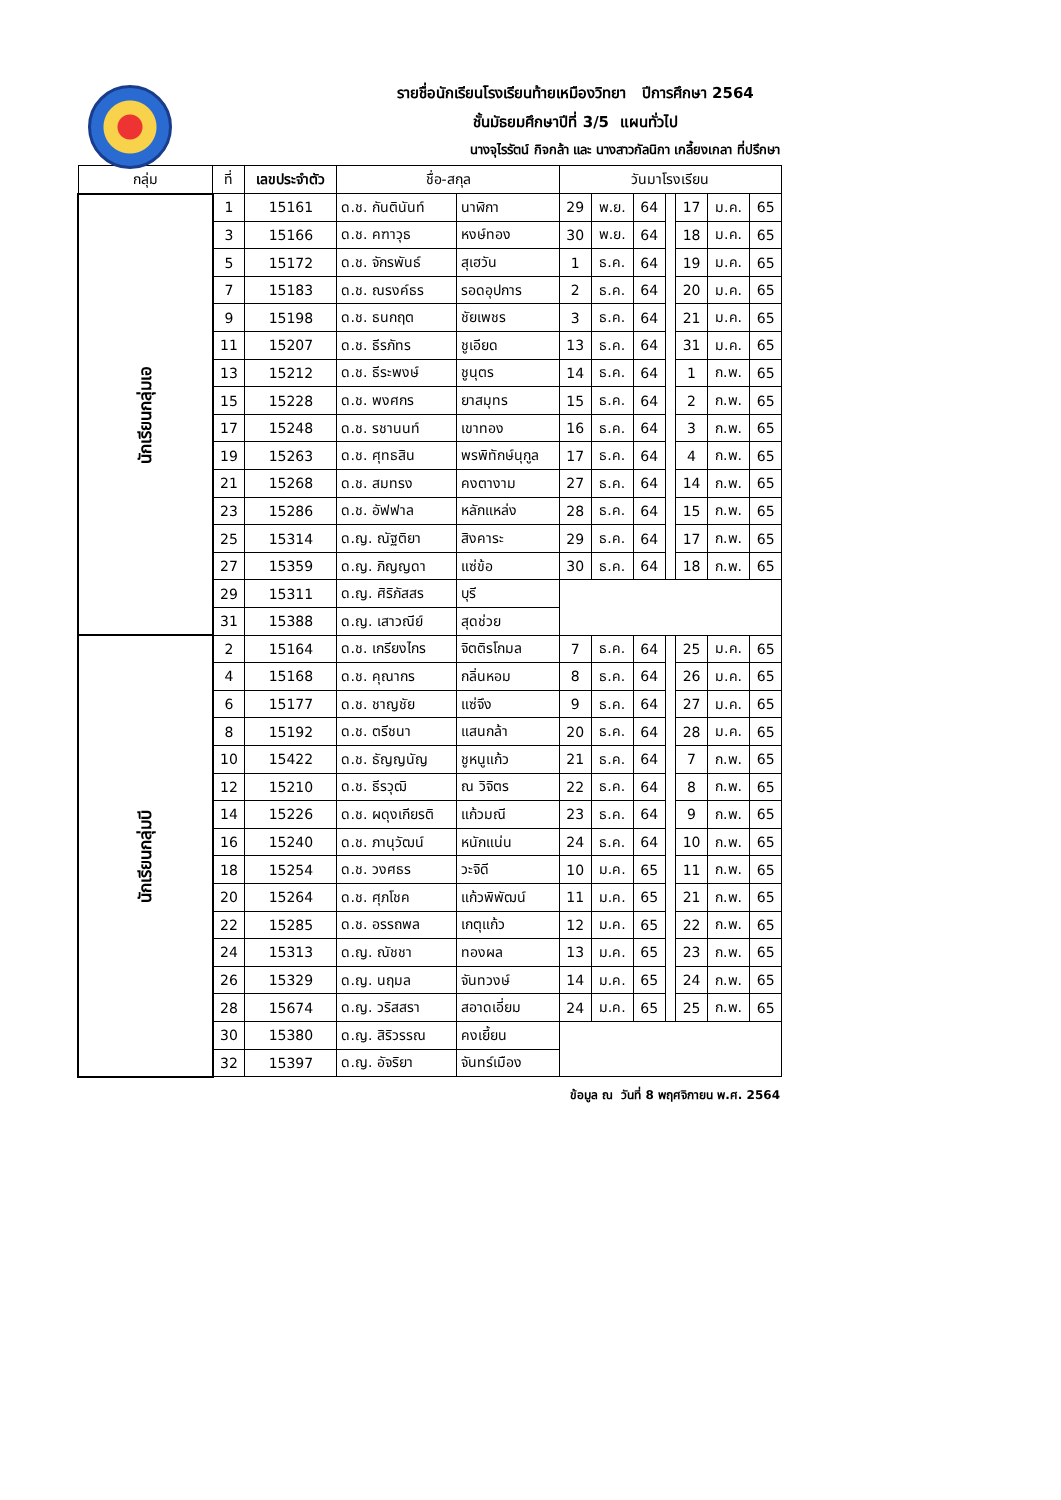รายชื่อนักเรียนโรงเรียนท้ายเหมืองวิทยา ปีการศึกษา 2564
ชั้นมัธยมศึกษาปีที่ 3/5 แผนทั่วไป
นางจุไรรัตน์ กิจกล้า และ นางสาวกัลนิกา เกลี้ยงเกลา ที่ปรึกษา
| กลุ่ม | ที่ | เลขประจำตัว | ชื่อ-สกุล | | วันมาโรงเรียน | | | | | | |
| --- | --- | --- | --- | --- | --- | --- | --- | --- | --- | --- | --- |
| นักเรียนกลุ่มเอ | 1 | 15161 | ด.ช. กันตินันท์ | นาฬิกา | 29 | พ.ย. | 64 | | 17 | ม.ค. | 65 |
| | 3 | 15166 | ด.ช. คฑาวุธ | หงษ์ทอง | 30 | พ.ย. | 64 | | 18 | ม.ค. | 65 |
| | 5 | 15172 | ด.ช. จักรพันธ์ | สุเฮวัน | 1 | ธ.ค. | 64 | | 19 | ม.ค. | 65 |
| | 7 | 15183 | ด.ช. ณรงค์ธร | รอดอุปการ | 2 | ธ.ค. | 64 | | 20 | ม.ค. | 65 |
| | 9 | 15198 | ด.ช. ธนกฤต | ชัยเพชร | 3 | ธ.ค. | 64 | | 21 | ม.ค. | 65 |
| | 11 | 15207 | ด.ช. ธีรภัทร | ชูเอียด | 13 | ธ.ค. | 64 | | 31 | ม.ค. | 65 |
| | 13 | 15212 | ด.ช. ธีระพงษ์ | ชูนุตร | 14 | ธ.ค. | 64 | | 1 | ก.พ. | 65 |
| | 15 | 15228 | ด.ช. พงศกร | ยาสมุทร | 15 | ธ.ค. | 64 | | 2 | ก.พ. | 65 |
| | 17 | 15248 | ด.ช. รชานนท์ | เขาทอง | 16 | ธ.ค. | 64 | | 3 | ก.พ. | 65 |
| | 19 | 15263 | ด.ช. ศุทธสิน | พรพิทักษ์นุกูล | 17 | ธ.ค. | 64 | | 4 | ก.พ. | 65 |
| | 21 | 15268 | ด.ช. สมทรง | คงตางาม | 27 | ธ.ค. | 64 | | 14 | ก.พ. | 65 |
| | 23 | 15286 | ด.ช. อัฟฟาล | หลักแหล่ง | 28 | ธ.ค. | 64 | | 15 | ก.พ. | 65 |
| | 25 | 15314 | ด.ญ. ณัฐติยา | สิงคาระ | 29 | ธ.ค. | 64 | | 17 | ก.พ. | 65 |
| | 27 | 15359 | ด.ญ. ภิญญดา | แซ่ข้อ | 30 | ธ.ค. | 64 | | 18 | ก.พ. | 65 |
| | 29 | 15311 | ด.ญ. ศิริภัสสร | บุรี | | | | | | | |
| | 31 | 15388 | ด.ญ. เสาวณีย์ | สุดช่วย | | | | | | | |
| นักเรียนกลุ่มบี | 2 | 15164 | ด.ช. เกรียงไกร | จิตติรโกมล | 7 | ธ.ค. | 64 | | 25 | ม.ค. | 65 |
| | 4 | 15168 | ด.ช. คุณากร | กลิ่นหอม | 8 | ธ.ค. | 64 | | 26 | ม.ค. | 65 |
| | 6 | 15177 | ด.ช. ชาญชัย | แซ่จึง | 9 | ธ.ค. | 64 | | 27 | ม.ค. | 65 |
| | 8 | 15192 | ด.ช. ตรีชนา | แสนกล้า | 20 | ธ.ค. | 64 | | 28 | ม.ค. | 65 |
| | 10 | 15422 | ด.ช. ธัญญนัญ | ชูหนูแก้ว | 21 | ธ.ค. | 64 | | 7 | ก.พ. | 65 |
| | 12 | 15210 | ด.ช. ธีรวุฒิ | ณ วิจิตร | 22 | ธ.ค. | 64 | | 8 | ก.พ. | 65 |
| | 14 | 15226 | ด.ช. ผดุงเกียรติ | แก้วมณี | 23 | ธ.ค. | 64 | | 9 | ก.พ. | 65 |
| | 16 | 15240 | ด.ช. ภานุวัฒน์ | หนักแน่น | 24 | ธ.ค. | 64 | | 10 | ก.พ. | 65 |
| | 18 | 15254 | ด.ช. วงศธร | วะจิดี | 10 | ม.ค. | 65 | | 11 | ก.พ. | 65 |
| | 20 | 15264 | ด.ช. ศุภโชค | แก้วพิพัฒน์ | 11 | ม.ค. | 65 | | 21 | ก.พ. | 65 |
| | 22 | 15285 | ด.ช. อรรถพล | เกตุแก้ว | 12 | ม.ค. | 65 | | 22 | ก.พ. | 65 |
| | 24 | 15313 | ด.ญ. ณัชชา | ทองผล | 13 | ม.ค. | 65 | | 23 | ก.พ. | 65 |
| | 26 | 15329 | ด.ญ. นฤมล | จันทวงษ์ | 14 | ม.ค. | 65 | | 24 | ก.พ. | 65 |
| | 28 | 15674 | ด.ญ. วริสสรา | สอาดเอี่ยม | 24 | ม.ค. | 65 | | 25 | ก.พ. | 65 |
| | 30 | 15380 | ด.ญ. สิริวรรณ | คงเยี้ยน | | | | | | | |
| | 32 | 15397 | ด.ญ. อัจริยา | จันทร์เมือง | | | | | | | |
ข้อมูล ณ วันที่ 8 พฤศจิกายน พ.ศ. 2564